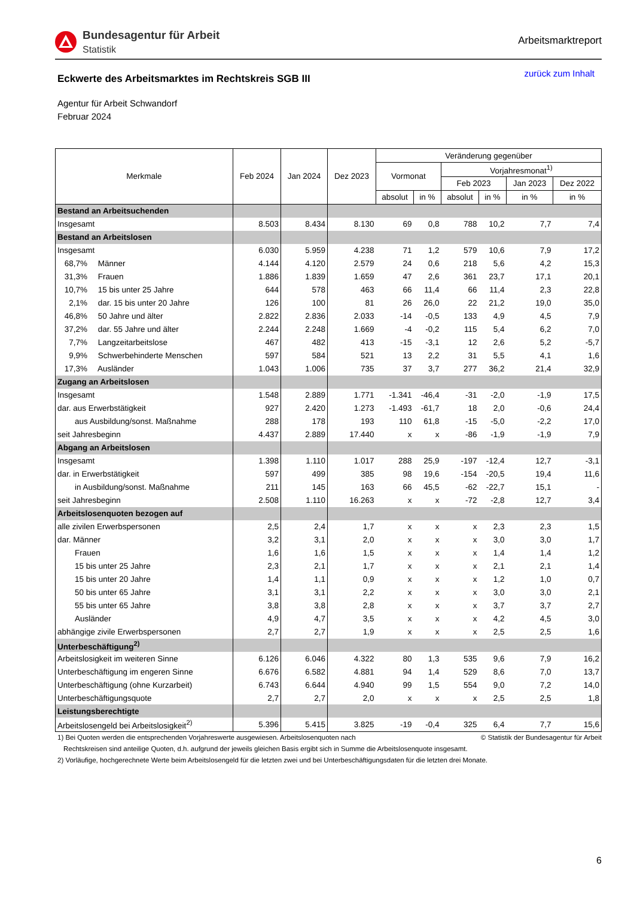Bundesagentur für Arbeit
Statistik
Arbeitsmarktreport
Eckwerte des Arbeitsmarktes im Rechtskreis SGB III
zurück zum Inhalt
Agentur für Arbeit Schwandorf
Februar 2024
| Merkmale | Feb 2024 | Jan 2024 | Dez 2023 | Veränderung gegenüber | | | | | |
| --- | --- | --- | --- | --- | --- | --- | --- | --- | --- |
| | | | | Vormonat | | Vorjahresmonat<sup>1)</sup> | | | |
| | | | | | | Feb 2023 | | Jan 2023 | Dez 2022 |
| | | | | absolut | in % | absolut | in % | in % | in % |
| Bestand an Arbeitsuchenden | | | | | | | | | |
| Insgesamt | 8.503 | 8.434 | 8.130 | 69 | 0,8 | 788 | 10,2 | 7,7 | 7,4 |
| Bestand an Arbeitslosen | | | | | | | | | |
| Insgesamt | 6.030 | 5.959 | 4.238 | 71 | 1,2 | 579 | 10,6 | 7,9 | 17,2 |
| 68,7% Männer | 4.144 | 4.120 | 2.579 | 24 | 0,6 | 218 | 5,6 | 4,2 | 15,3 |
| 31,3% Frauen | 1.886 | 1.839 | 1.659 | 47 | 2,6 | 361 | 23,7 | 17,1 | 20,1 |
| 10,7% 15 bis unter 25 Jahre | 644 | 578 | 463 | 66 | 11,4 | 66 | 11,4 | 2,3 | 22,8 |
| 2,1% dar. 15 bis unter 20 Jahre | 126 | 100 | 81 | 26 | 26,0 | 22 | 21,2 | 19,0 | 35,0 |
| 46,8% 50 Jahre und älter | 2.822 | 2.836 | 2.033 | -14 | -0,5 | 133 | 4,9 | 4,5 | 7,9 |
| 37,2% dar. 55 Jahre und älter | 2.244 | 2.248 | 1.669 | -4 | -0,2 | 115 | 5,4 | 6,2 | 7,0 |
| 7,7% Langzeitarbeitslose | 467 | 482 | 413 | -15 | -3,1 | 12 | 2,6 | 5,2 | -5,7 |
| 9,9% Schwerbehinderte Menschen | 597 | 584 | 521 | 13 | 2,2 | 31 | 5,5 | 4,1 | 1,6 |
| 17,3% Ausländer | 1.043 | 1.006 | 735 | 37 | 3,7 | 277 | 36,2 | 21,4 | 32,9 |
| Zugang an Arbeitslosen | | | | | | | | | |
| Insgesamt | 1.548 | 2.889 | 1.771 | -1.341 | -46,4 | -31 | -2,0 | -1,9 | 17,5 |
| dar. aus Erwerbstätigkeit | 927 | 2.420 | 1.273 | -1.493 | -61,7 | 18 | 2,0 | -0,6 | 24,4 |
| aus Ausbildung/sonst. Maßnahme | 288 | 178 | 193 | 110 | 61,8 | -15 | -5,0 | -2,2 | 17,0 |
| seit Jahresbeginn | 4.437 | 2.889 | 17.440 | x | x | -86 | -1,9 | -1,9 | 7,9 |
| Abgang an Arbeitslosen | | | | | | | | | |
| Insgesamt | 1.398 | 1.110 | 1.017 | 288 | 25,9 | -197 | -12,4 | 12,7 | -3,1 |
| dar. in Erwerbstätigkeit | 597 | 499 | 385 | 98 | 19,6 | -154 | -20,5 | 19,4 | 11,6 |
| in Ausbildung/sonst. Maßnahme | 211 | 145 | 163 | 66 | 45,5 | -62 | -22,7 | 15,1 | - |
| seit Jahresbeginn | 2.508 | 1.110 | 16.263 | x | x | -72 | -2,8 | 12,7 | 3,4 |
| Arbeitslosenquoten bezogen auf | | | | | | | | | |
| alle zivilen Erwerbspersonen | 2,5 | 2,4 | 1,7 | x | x | x | 2,3 | 2,3 | 1,5 |
| dar. Männer | 3,2 | 3,1 | 2,0 | x | x | x | 3,0 | 3,0 | 1,7 |
| Frauen | 1,6 | 1,6 | 1,5 | x | x | x | 1,4 | 1,4 | 1,2 |
| 15 bis unter 25 Jahre | 2,3 | 2,1 | 1,7 | x | x | x | 2,1 | 2,1 | 1,4 |
| 15 bis unter 20 Jahre | 1,4 | 1,1 | 0,9 | x | x | x | 1,2 | 1,0 | 0,7 |
| 50 bis unter 65 Jahre | 3,1 | 3,1 | 2,2 | x | x | x | 3,0 | 3,0 | 2,1 |
| 55 bis unter 65 Jahre | 3,8 | 3,8 | 2,8 | x | x | x | 3,7 | 3,7 | 2,7 |
| Ausländer | 4,9 | 4,7 | 3,5 | x | x | x | 4,2 | 4,5 | 3,0 |
| abhängige zivile Erwerbspersonen | 2,7 | 2,7 | 1,9 | x | x | x | 2,5 | 2,5 | 1,6 |
| Unterbeschäftigung<sup>2)</sup> | | | | | | | | | |
| Arbeitslosigkeit im weiteren Sinne | 6.126 | 6.046 | 4.322 | 80 | 1,3 | 535 | 9,6 | 7,9 | 16,2 |
| Unterbeschäftigung im engeren Sinne | 6.676 | 6.582 | 4.881 | 94 | 1,4 | 529 | 8,6 | 7,0 | 13,7 |
| Unterbeschäftigung (ohne Kurzarbeit) | 6.743 | 6.644 | 4.940 | 99 | 1,5 | 554 | 9,0 | 7,2 | 14,0 |
| Unterbeschäftigungsquote | 2,7 | 2,7 | 2,0 | x | x | x | 2,5 | 2,5 | 1,8 |
| Leistungsberechtigte | | | | | | | | | |
| Arbeitslosengeld bei Arbeitslosigkeit<sup>2)</sup> | 5.396 | 5.415 | 3.825 | -19 | -0,4 | 325 | 6,4 | 7,7 | 15,6 |
1) Bei Quoten werden die entsprechenden Vorjahreswerte ausgewiesen. Arbeitslosenquoten nach © Statistik der Bundesagentur für Arbeit
Rechtskreisen sind anteilige Quoten, d.h. aufgrund der jeweils gleichen Basis ergibt sich in Summe die Arbeitslosenquote insgesamt.
2) Vorläufige, hochgerechnete Werte beim Arbeitslosengeld für die letzten zwei und bei Unterbeschäftigungsdaten für die letzten drei Monate.
6